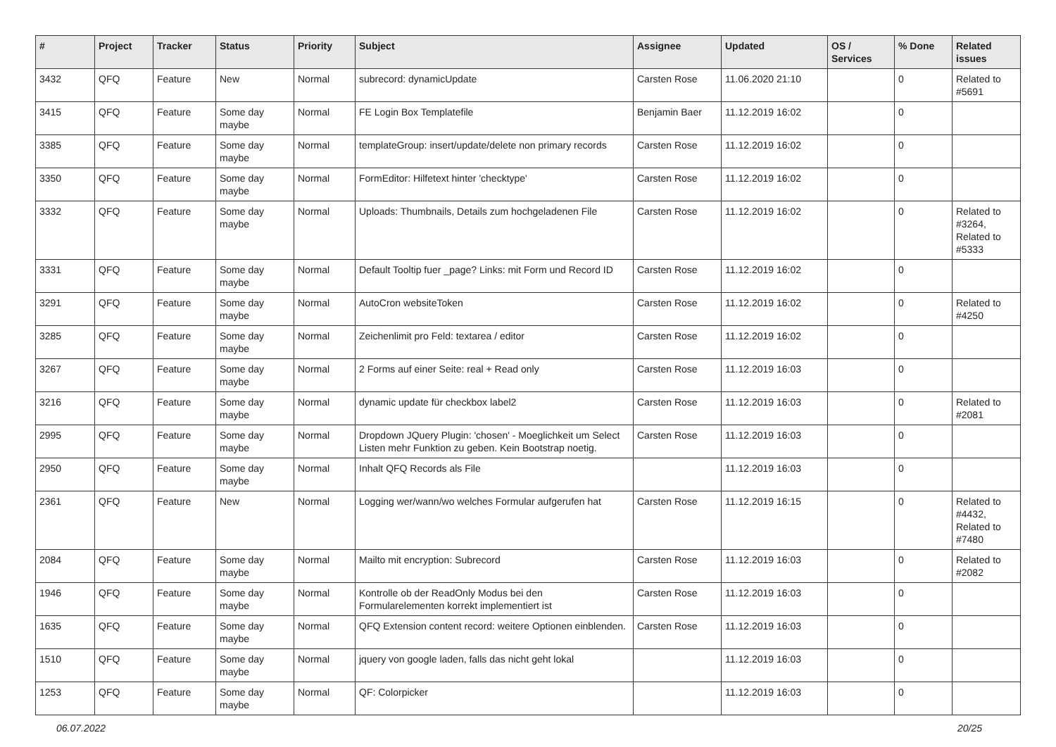| # | Project | Tracker | Status | Priority | Subject | Assignee | Updated | OS / Services | % Done | Related issues |
| --- | --- | --- | --- | --- | --- | --- | --- | --- | --- | --- |
| 3432 | QFQ | Feature | New | Normal | subrecord: dynamicUpdate | Carsten Rose | 11.06.2020 21:10 | | 0 | Related to #5691 |
| 3415 | QFQ | Feature | Some day maybe | Normal | FE Login Box Templatefile | Benjamin Baer | 11.12.2019 16:02 | | 0 | |
| 3385 | QFQ | Feature | Some day maybe | Normal | templateGroup: insert/update/delete non primary records | Carsten Rose | 11.12.2019 16:02 | | 0 | |
| 3350 | QFQ | Feature | Some day maybe | Normal | FormEditor: Hilfetext hinter 'checktype' | Carsten Rose | 11.12.2019 16:02 | | 0 | |
| 3332 | QFQ | Feature | Some day maybe | Normal | Uploads: Thumbnails, Details zum hochgeladenen File | Carsten Rose | 11.12.2019 16:02 | | 0 | Related to #3264, Related to #5333 |
| 3331 | QFQ | Feature | Some day maybe | Normal | Default Tooltip fuer _page? Links: mit Form und Record ID | Carsten Rose | 11.12.2019 16:02 | | 0 | |
| 3291 | QFQ | Feature | Some day maybe | Normal | AutoCron websiteToken | Carsten Rose | 11.12.2019 16:02 | | 0 | Related to #4250 |
| 3285 | QFQ | Feature | Some day maybe | Normal | Zeichenlimit pro Feld: textarea / editor | Carsten Rose | 11.12.2019 16:02 | | 0 | |
| 3267 | QFQ | Feature | Some day maybe | Normal | 2 Forms auf einer Seite: real + Read only | Carsten Rose | 11.12.2019 16:03 | | 0 | |
| 3216 | QFQ | Feature | Some day maybe | Normal | dynamic update für checkbox label2 | Carsten Rose | 11.12.2019 16:03 | | 0 | Related to #2081 |
| 2995 | QFQ | Feature | Some day maybe | Normal | Dropdown JQuery Plugin: 'chosen' - Moeglichkeit um Select Listen mehr Funktion zu geben. Kein Bootstrap noetig. | Carsten Rose | 11.12.2019 16:03 | | 0 | |
| 2950 | QFQ | Feature | Some day maybe | Normal | Inhalt QFQ Records als File | | 11.12.2019 16:03 | | 0 | |
| 2361 | QFQ | Feature | New | Normal | Logging wer/wann/wo welches Formular aufgerufen hat | Carsten Rose | 11.12.2019 16:15 | | 0 | Related to #4432, Related to #7480 |
| 2084 | QFQ | Feature | Some day maybe | Normal | Mailto mit encryption: Subrecord | Carsten Rose | 11.12.2019 16:03 | | 0 | Related to #2082 |
| 1946 | QFQ | Feature | Some day maybe | Normal | Kontrolle ob der ReadOnly Modus bei den Formularelementen korrekt implementiert ist | Carsten Rose | 11.12.2019 16:03 | | 0 | |
| 1635 | QFQ | Feature | Some day maybe | Normal | QFQ Extension content record: weitere Optionen einblenden. | Carsten Rose | 11.12.2019 16:03 | | 0 | |
| 1510 | QFQ | Feature | Some day maybe | Normal | jquery von google laden, falls das nicht geht lokal | | 11.12.2019 16:03 | | 0 | |
| 1253 | QFQ | Feature | Some day maybe | Normal | QF: Colorpicker | | 11.12.2019 16:03 | | 0 | |
06.07.2022 20/25